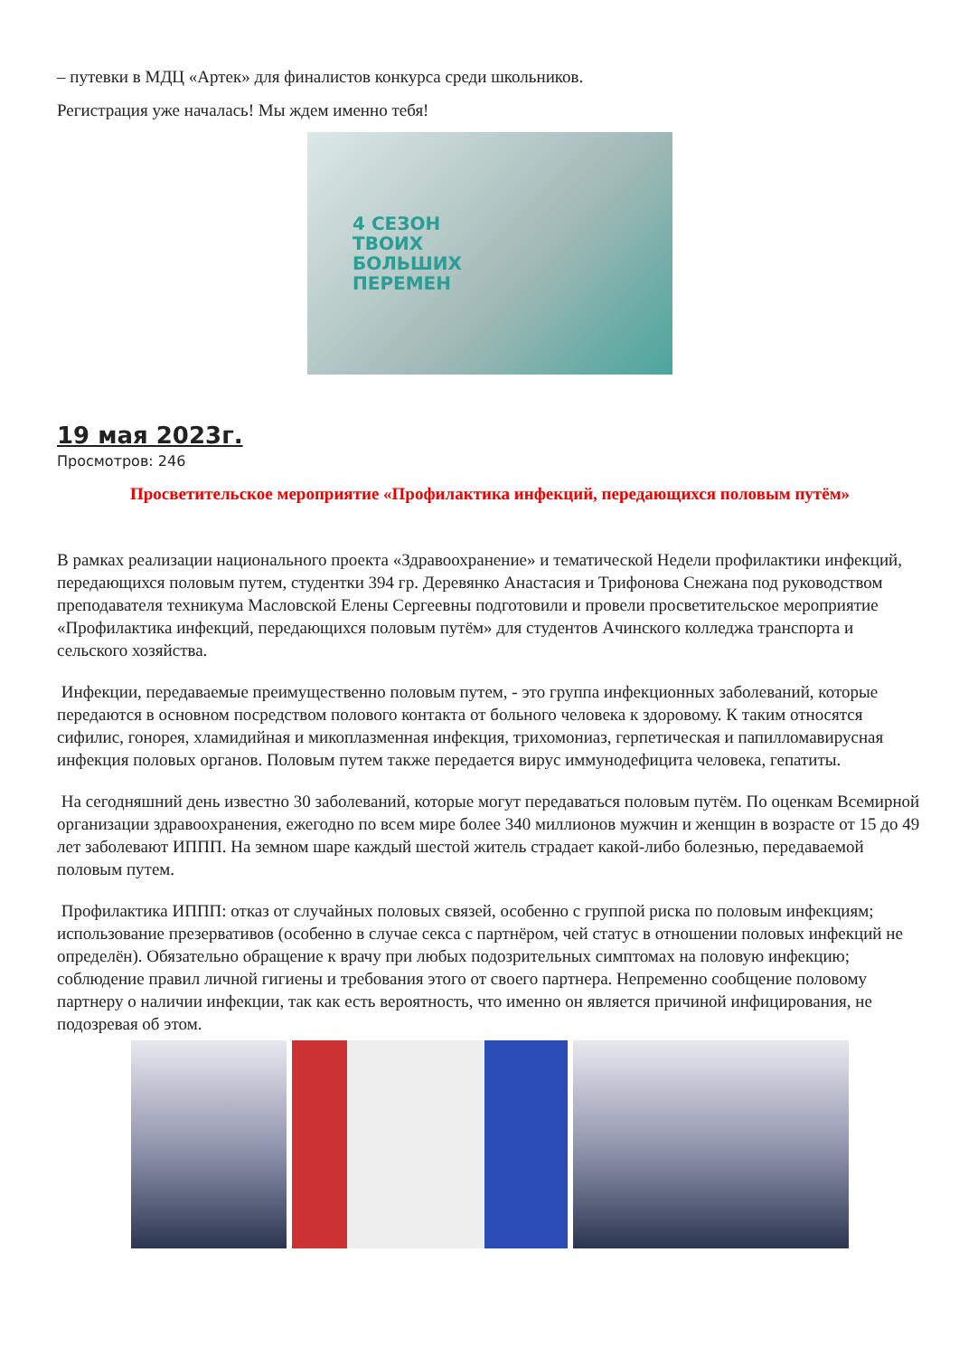– путевки в МДЦ «Артек» для финалистов конкурса среди школьников.
Регистрация уже началась! Мы ждем именно тебя!
4 СЕЗОН
ТВОИХ
БОЛЬШИХ
ПЕРЕМЕН
19 мая 2023г.
Просмотров: 246
Просветительское мероприятие «Профилактика инфекций, передающихся половым путём»
В рамках реализации национального проекта «Здравоохранение» и тематической Недели профилактики инфекций, передающихся половым путем, студентки 394 гр. Деревянко Анастасия и Трифонова Снежана под руководством преподавателя техникума Масловской Елены Сергеевны подготовили и провели просветительское мероприятие «Профилактика инфекций, передающихся половым путём» для студентов Ачинского колледжа транспорта и сельского хозяйства.
Инфекции, передаваемые преимущественно половым путем, - это группа инфекционных заболеваний, которые передаются в основном посредством полового контакта от больного человека к здоровому. К таким относятся сифилис, гонорея, хламидийная и микоплазменная инфекция, трихомониаз, герпетическая и папилломавирусная инфекция половых органов. Половым путем также передается вирус иммунодефицита человека, гепатиты.
На сегодняшний день известно 30 заболеваний, которые могут передаваться половым путём. По оценкам Всемирной организации здравоохранения, ежегодно по всем мире более 340 миллионов мужчин и женщин в возрасте от 15 до 49 лет заболевают ИППП. На земном шаре каждый шестой житель страдает какой-либо болезнью, передаваемой половым путем.
Профилактика ИППП: отказ от случайных половых связей, особенно с группой риска по половым инфекциям; использование презервативов (особенно в случае секса с партнёром, чей статус в отношении половых инфекций не определён). Обязательно обращение к врачу при любых подозрительных симптомах на половую инфекцию; соблюдение правил личной гигиены и требования этого от своего партнера. Непременно сообщение половому партнеру о наличии инфекции, так как есть вероятность, что именно он является причиной инфицирования, не подозревая об этом.